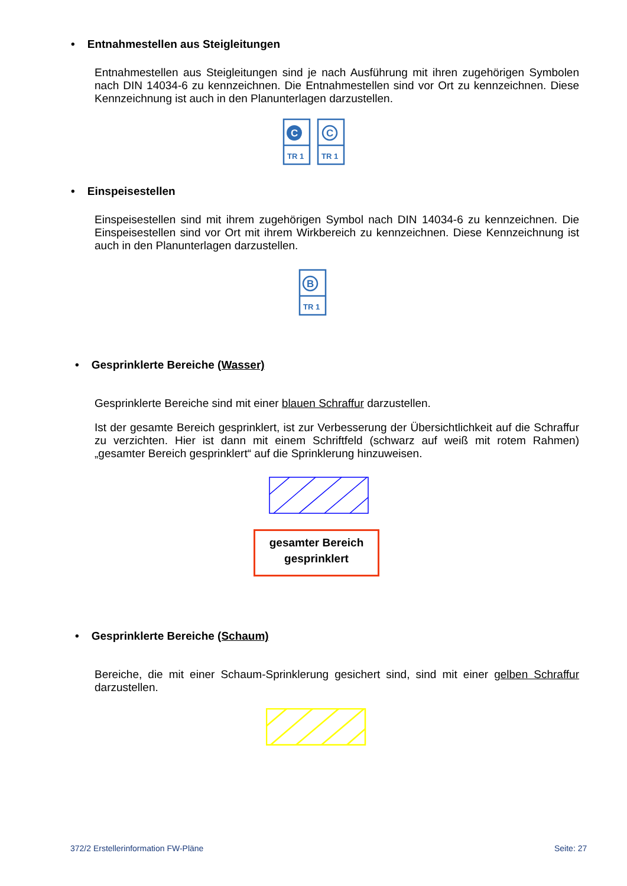• Entnahmestellen aus Steigleitungen
Entnahmestellen aus Steigleitungen sind je nach Ausführung mit ihren zugehörigen Symbolen nach DIN 14034-6 zu kennzeichnen. Die Entnahmestellen sind vor Ort zu kennzeichnen. Diese Kennzeichnung ist auch in den Planunterlagen darzustellen.
C
C
TR 1
TR 1
• Einspeisestellen
Einspeisestellen sind mit ihrem zugehörigen Symbol nach DIN 14034-6 zu kennzeichnen. Die Einspeisestellen sind vor Ort mit ihrem Wirkbereich zu kennzeichnen. Diese Kennzeichnung ist auch in den Planunterlagen darzustellen.
B
TR 1
• Gesprinklerte Bereiche (Wasser)
Gesprinklerte Bereiche sind mit einer blauen Schraffur darzustellen.
Ist der gesamte Bereich gesprinklert, ist zur Verbesserung der Übersichtlichkeit auf die Schraffur zu verzichten. Hier ist dann mit einem Schriftfeld (schwarz auf weiß mit rotem Rahmen) „gesamter Bereich gesprinklert“ auf die Sprinklerung hinzuweisen.
gesamter Bereich
gesprinklert
• Gesprinklerte Bereiche (Schaum)
Bereiche, die mit einer Schaum-Sprinklerung gesichert sind, sind mit einer gelben Schraffur darzustellen.
372/2 Erstellerinformation FW-Pläne
Seite: 27